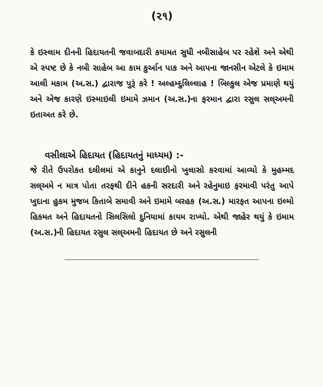(૨૧)
કે ઇસ્લામ દીનની હિદાયતની જવાબદારી કયામત સુધી નબીસાહેબ પર રહેશે અને એથી એ સ્પષ્ટ છે કે નબી સાહેબ આ કામ કુર્આન પાક અને આપના જાનસીન એટલે કે ઇમામ આલી મકામ (અ.સ.) દ્વારાજ પુરૂં કરે ! અલ્હમ્દુલિલ્લાહ ! બિલ્કુલ એજ પ્રમાણે થયું અને એજ કારણે ઇસ્માઇલી ઇમામે ઝમાન (અ.સ.)ના ફરમાન દ્વારા રસુલ સલ્અમની ઇતાઅત કરે છે.
વસીલાએ હિદાયત (હિદાયતનું માધ્યમ) :-
જે રીતે ઉપરોકત દલીલમાં એ કાનુને દલાઇીનો ખુલાસો કરવામાં આવ્યો કે મુહમ્મદ સલ્અમે ન માત્ર પોતા તરફથી દીને હકની સરદારી અને રહેનુમાઇ ફરમાવી પરંતુ આપે ખુદાના હુકમ મુજબ કિતાબે સમાવી અને ઇમામે બરહક (અ.સ.) મારફત આપના ઇલ્મો હિકમત અને હિદાયતનો સિલસિલો દુનિયામાં કાયમ રાખ્યો. એથી જાહેર થયું કે ઇમામ (અ.સ.)ની હિદાયત રસુલ સલ્અમની હિદાયત છે અને રસુલની